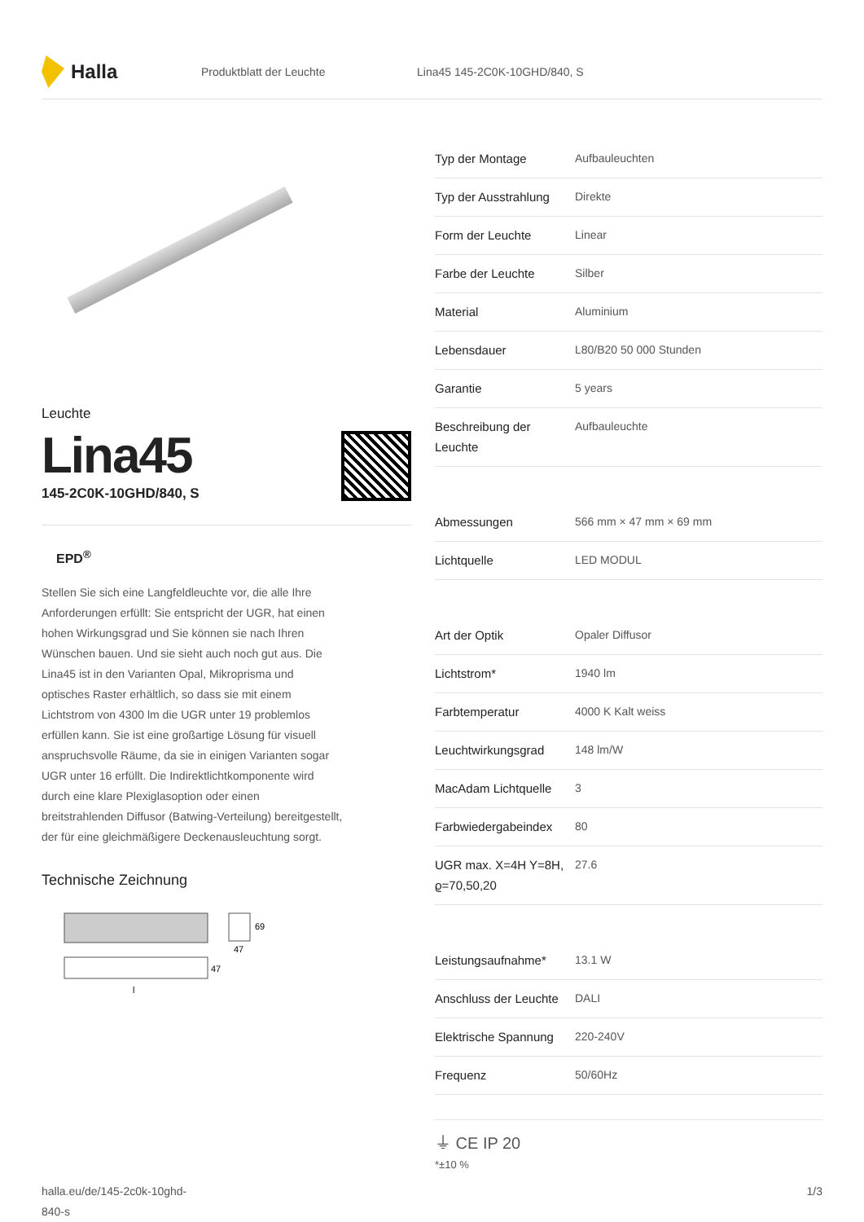Halla
Produktblatt der Leuchte Lina45 145-2C0K-10GHD/840, S
Leuchte
Lina45
145-2C0K-10GHD/840, S
EPD<sup>®</sup>
Stellen Sie sich eine Langfeldleuchte vor, die alle Ihre Anforderungen erfüllt: Sie entspricht der UGR, hat einen hohen Wirkungsgrad und Sie können sie nach Ihren Wünschen bauen. Und sie sieht auch noch gut aus. Die Lina45 ist in den Varianten Opal, Mikroprisma und optisches Raster erhältlich, so dass sie mit einem Lichtstrom von 4300 lm die UGR unter 19 problemlos erfüllen kann. Sie ist eine großartige Lösung für visuell anspruchsvolle Räume, da sie in einigen Varianten sogar UGR unter 16 erfüllt. Die Indirektlichtkomponente wird durch eine klare Plexiglasoption oder einen breitstrahlenden Diffusor (Batwing-Verteilung) bereitgestellt, der für eine gleichmäßigere Deckenausleuchtung sorgt.
Technische Zeichnung
69
47
47
l
| Typ der Montage | Aufbauleuchten |
| Typ der Ausstrahlung | Direkte |
| Form der Leuchte | Linear |
| Farbe der Leuchte | Silber |
| Material | Aluminium |
| Lebensdauer | L80/B20 50 000 Stunden |
| Garantie | 5 years |
| Beschreibung der Leuchte | Aufbauleuchte |
| Abmessungen | 566 mm × 47 mm × 69 mm |
| Lichtquelle | LED MODUL |
| Art der Optik | Opaler Diffusor |
| Lichtstrom* | 1940 lm |
| Farbtemperatur | 4000 K Kalt weiss |
| Leuchtwirkungsgrad | 148 lm/W |
| MacAdam Lichtquelle | 3 |
| Farbwiedergabeindex | 80 |
| UGR max. X=4H Y=8H, ϱ=70,50,20 | 27.6 |
| Leistungsaufnahme* | 13.1 W |
| Anschluss der Leuchte | DALI |
| Elektrische Spannung | 220-240V |
| Frequenz | 50/60Hz |
⏚ CE IP 20
*±10 %
halla.eu/de/145-2c0k-10ghd-
840-s
1/3